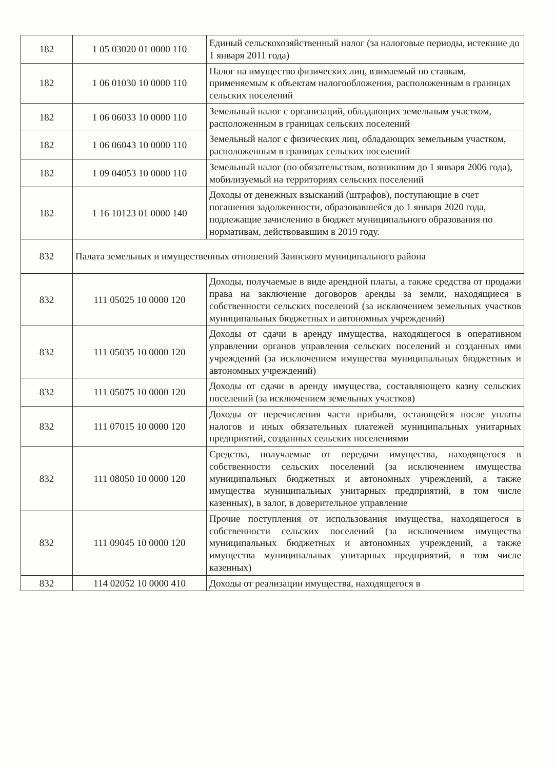| 182 | 1 05 03020 01 0000 110 | Единый сельскохозяйственный налог (за налоговые периоды, истекшие до 1 января 2011 года) |
| 182 | 1 06 01030 10 0000 110 | Налог на имущество физических лиц, взимаемый по ставкам, применяемым к объектам налогообложения, расположенным в границах сельских поселений |
| 182 | 1 06 06033 10 0000 110 | Земельный налог с организаций, обладающих земельным участком, расположенным в границах сельских поселений |
| 182 | 1 06 06043 10 0000 110 | Земельный налог с физических лиц, обладающих земельным участком, расположенным в границах сельских поселений |
| 182 | 1 09 04053 10 0000 110 | Земельный налог (по обязательствам, возникшим до 1 января 2006 года), мобилизуемый на территориях сельских поселений |
| 182 | 1 16 10123 01 0000 140 | Доходы от денежных взысканий (штрафов), поступающие в счет погашения задолженности, образовавшейся до 1 января 2020 года, подлежащие зачислению в бюджет муниципального образования по нормативам, действовавшим в 2019 году. |
| 832 | Палата земельных и имущественных отношений Заинского муниципального района | |
| 832 | 111 05025 10 0000 120 | Доходы, получаемые в виде арендной платы, а также средства от продажи права на заключение договоров аренды за земли, находящиеся в собственности сельских поселений (за исключением земельных участков муниципальных бюджетных и автономных учреждений) |
| 832 | 111 05035 10 0000 120 | Доходы от сдачи в аренду имущества, находящегося в оперативном управлении органов управления сельских поселений и созданных ими учреждений (за исключением имущества муниципальных бюджетных и автономных учреждений) |
| 832 | 111 05075 10 0000 120 | Доходы от сдачи в аренду имущества, составляющего казну сельских поселений (за исключением земельных участков) |
| 832 | 111 07015 10 0000 120 | Доходы от перечисления части прибыли, остающейся после уплаты налогов и иных обязательных платежей муниципальных унитарных предприятий, созданных сельских поселениями |
| 832 | 111 08050 10 0000 120 | Средства, получаемые от передачи имущества, находящегося в собственности сельских поселений (за исключением имущества муниципальных бюджетных и автономных учреждений, а также имущества муниципальных унитарных предприятий, в том числе казенных), в залог, в доверительное управление |
| 832 | 111 09045 10 0000 120 | Прочие поступления от использования имущества, находящегося в собственности сельских поселений (за исключением имущества муниципальных бюджетных и автономных учреждений, а также имущества муниципальных унитарных предприятий, в том числе казенных) |
| 832 | 114 02052 10 0000 410 | Доходы от реализации имущества, находящегося в |